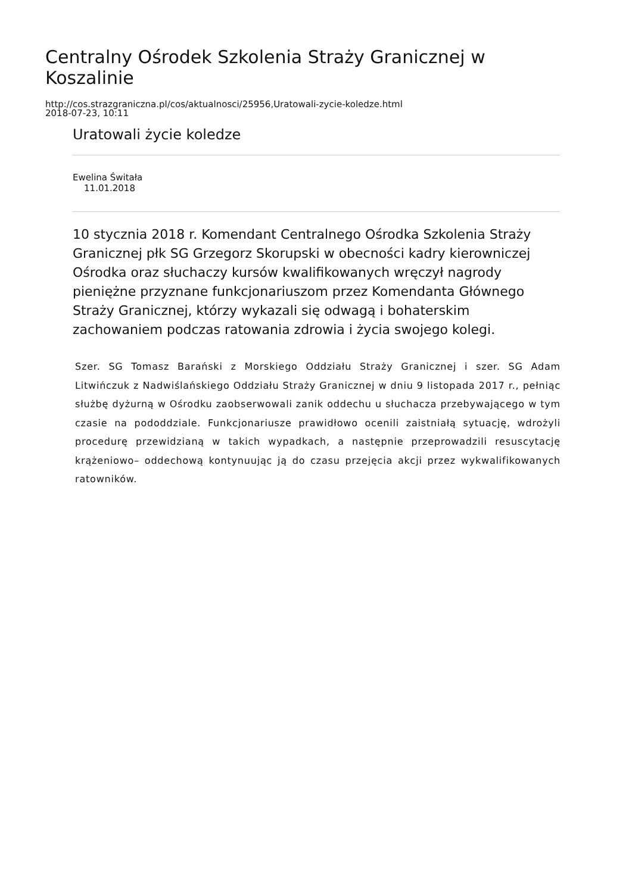Centralny Ośrodek Szkolenia Straży Granicznej w Koszalinie
http://cos.strazgraniczna.pl/cos/aktualnosci/25956,Uratowali-zycie-koledze.html
2018-07-23, 10:11
Uratowali życie koledze
Ewelina Świtała
11.01.2018
10 stycznia 2018 r. Komendant Centralnego Ośrodka Szkolenia Straży Granicznej płk SG Grzegorz Skorupski w obecności kadry kierowniczej Ośrodka oraz słuchaczy kursów kwalifikowanych wręczył nagrody pieniężne przyznane funkcjonariuszom przez Komendanta Głównego Straży Granicznej, którzy wykazali się odwagą i bohaterskim zachowaniem podczas ratowania zdrowia i życia swojego kolegi.
Szer. SG Tomasz Barański z Morskiego Oddziału Straży Granicznej i szer. SG Adam Litwińczuk z Nadwiślańskiego Oddziału Straży Granicznej w dniu 9 listopada 2017 r., pełniąc służbę dyżurną w Ośrodku zaobserwowali zanik oddechu u słuchacza przebywającego w tym czasie na pododdziale. Funkcjonariusze prawidłowo ocenili zaistniałą sytuację, wdrożyli procedurę przewidzianą w takich wypadkach, a następnie przeprowadzili resuscytację krążeniowo– oddechową kontynuując ją do czasu przejęcia akcji przez wykwalifikowanych ratowników.